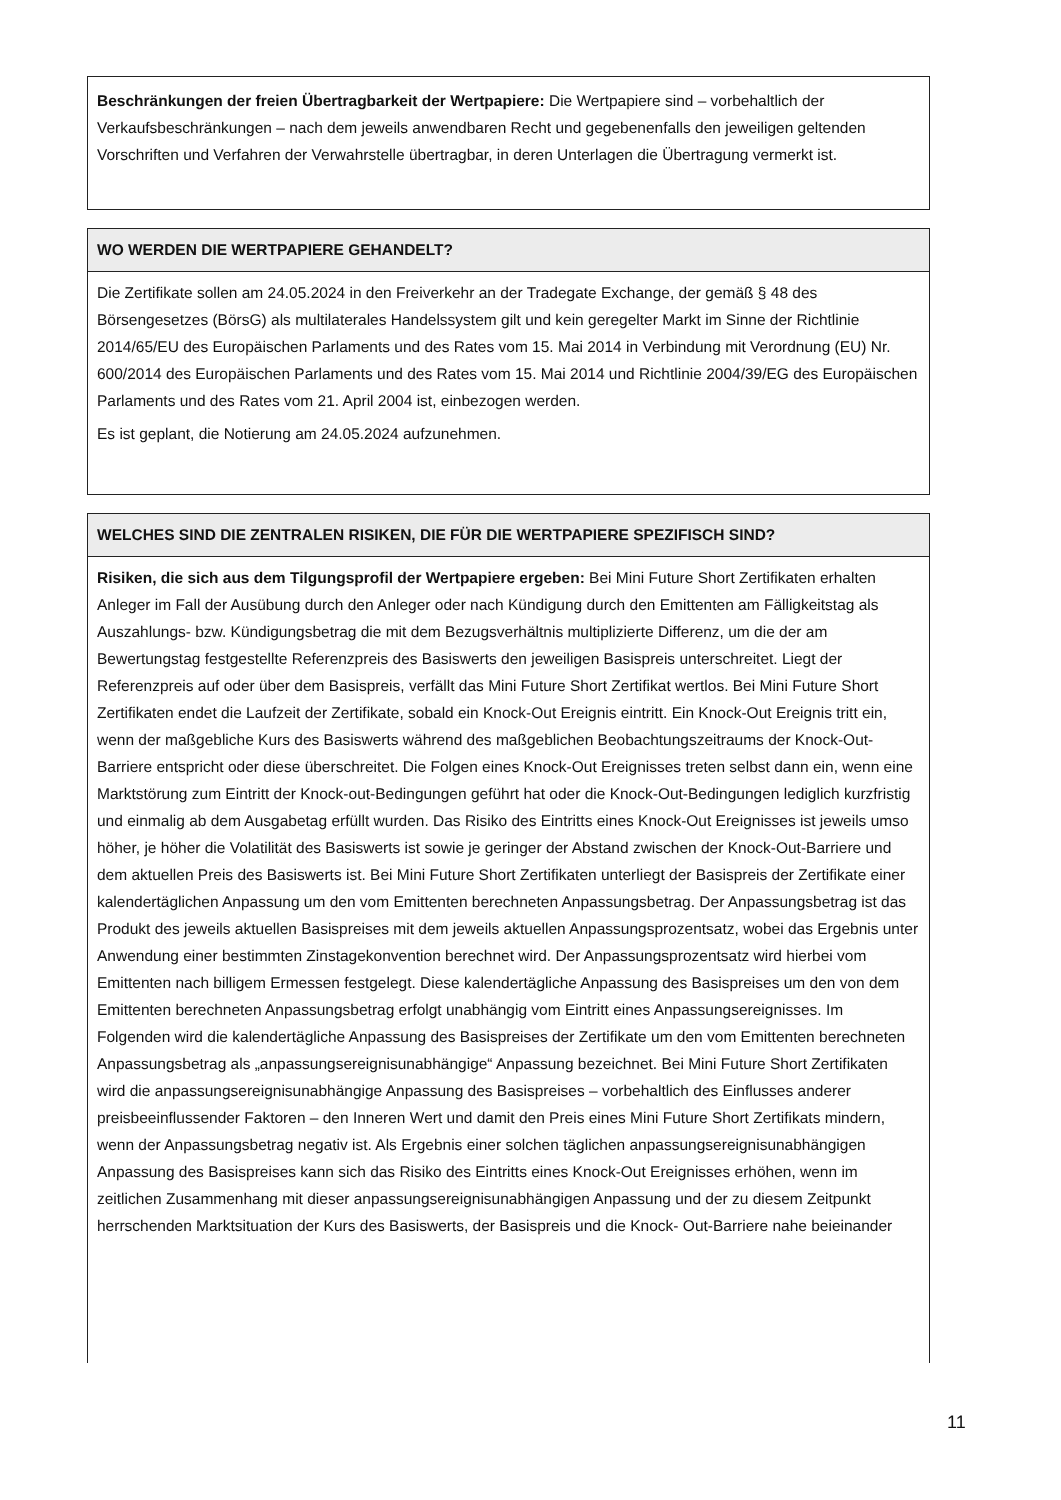Beschränkungen der freien Übertragbarkeit der Wertpapiere: Die Wertpapiere sind – vorbehaltlich der Verkaufsbeschränkungen – nach dem jeweils anwendbaren Recht und gegebenenfalls den jeweiligen geltenden Vorschriften und Verfahren der Verwahrstelle übertragbar, in deren Unterlagen die Übertragung vermerkt ist.
WO WERDEN DIE WERTPAPIERE GEHANDELT?
Die Zertifikate sollen am 24.05.2024 in den Freiverkehr an der Tradegate Exchange, der gemäß § 48 des Börsengesetzes (BörsG) als multilaterales Handelssystem gilt und kein geregelter Markt im Sinne der Richtlinie 2014/65/EU des Europäischen Parlaments und des Rates vom 15. Mai 2014 in Verbindung mit Verordnung (EU) Nr. 600/2014 des Europäischen Parlaments und des Rates vom 15. Mai 2014 und Richtlinie 2004/39/EG des Europäischen Parlaments und des Rates vom 21. April 2004 ist, einbezogen werden.
Es ist geplant, die Notierung am 24.05.2024 aufzunehmen.
WELCHES SIND DIE ZENTRALEN RISIKEN, DIE FÜR DIE WERTPAPIERE SPEZIFISCH SIND?
Risiken, die sich aus dem Tilgungsprofil der Wertpapiere ergeben: Bei Mini Future Short Zertifikaten erhalten Anleger im Fall der Ausübung durch den Anleger oder nach Kündigung durch den Emittenten am Fälligkeitstag als Auszahlungs- bzw. Kündigungsbetrag die mit dem Bezugsverhältnis multiplizierte Differenz, um die der am Bewertungstag festgestellte Referenzpreis des Basiswerts den jeweiligen Basispreis unterschreitet. Liegt der Referenzpreis auf oder über dem Basispreis, verfällt das Mini Future Short Zertifikat wertlos. Bei Mini Future Short Zertifikaten endet die Laufzeit der Zertifikate, sobald ein Knock-Out Ereignis eintritt. Ein Knock-Out Ereignis tritt ein, wenn der maßgebliche Kurs des Basiswerts während des maßgeblichen Beobachtungszeitraums der Knock-Out-Barriere entspricht oder diese überschreitet. Die Folgen eines Knock-Out Ereignisses treten selbst dann ein, wenn eine Marktstörung zum Eintritt der Knock-out-Bedingungen geführt hat oder die Knock-Out-Bedingungen lediglich kurzfristig und einmalig ab dem Ausgabetag erfüllt wurden. Das Risiko des Eintritts eines Knock-Out Ereignisses ist jeweils umso höher, je höher die Volatilität des Basiswerts ist sowie je geringer der Abstand zwischen der Knock-Out-Barriere und dem aktuellen Preis des Basiswerts ist. Bei Mini Future Short Zertifikaten unterliegt der Basispreis der Zertifikate einer kalendertäglichen Anpassung um den vom Emittenten berechneten Anpassungsbetrag. Der Anpassungsbetrag ist das Produkt des jeweils aktuellen Basispreises mit dem jeweils aktuellen Anpassungsprozentsatz, wobei das Ergebnis unter Anwendung einer bestimmten Zinstagekonvention berechnet wird. Der Anpassungsprozentsatz wird hierbei vom Emittenten nach billigem Ermessen festgelegt. Diese kalendertägliche Anpassung des Basispreises um den von dem Emittenten berechneten Anpassungsbetrag erfolgt unabhängig vom Eintritt eines Anpassungsereignisses. Im Folgenden wird die kalendertägliche Anpassung des Basispreises der Zertifikate um den vom Emittenten berechneten Anpassungsbetrag als „anpassungsereignisunabhängige“ Anpassung bezeichnet. Bei Mini Future Short Zertifikaten wird die anpassungsereignisunabhängige Anpassung des Basispreises – vorbehaltlich des Einflusses anderer preisbeeinflussender Faktoren – den Inneren Wert und damit den Preis eines Mini Future Short Zertifikats mindern, wenn der Anpassungsbetrag negativ ist. Als Ergebnis einer solchen täglichen anpassungsereignisunabhängigen Anpassung des Basispreises kann sich das Risiko des Eintritts eines Knock-Out Ereignisses erhöhen, wenn im zeitlichen Zusammenhang mit dieser anpassungsereignisunabhängigen Anpassung und der zu diesem Zeitpunkt herrschenden Marktsituation der Kurs des Basiswerts, der Basispreis und die Knock- Out-Barriere nahe beieinander
11